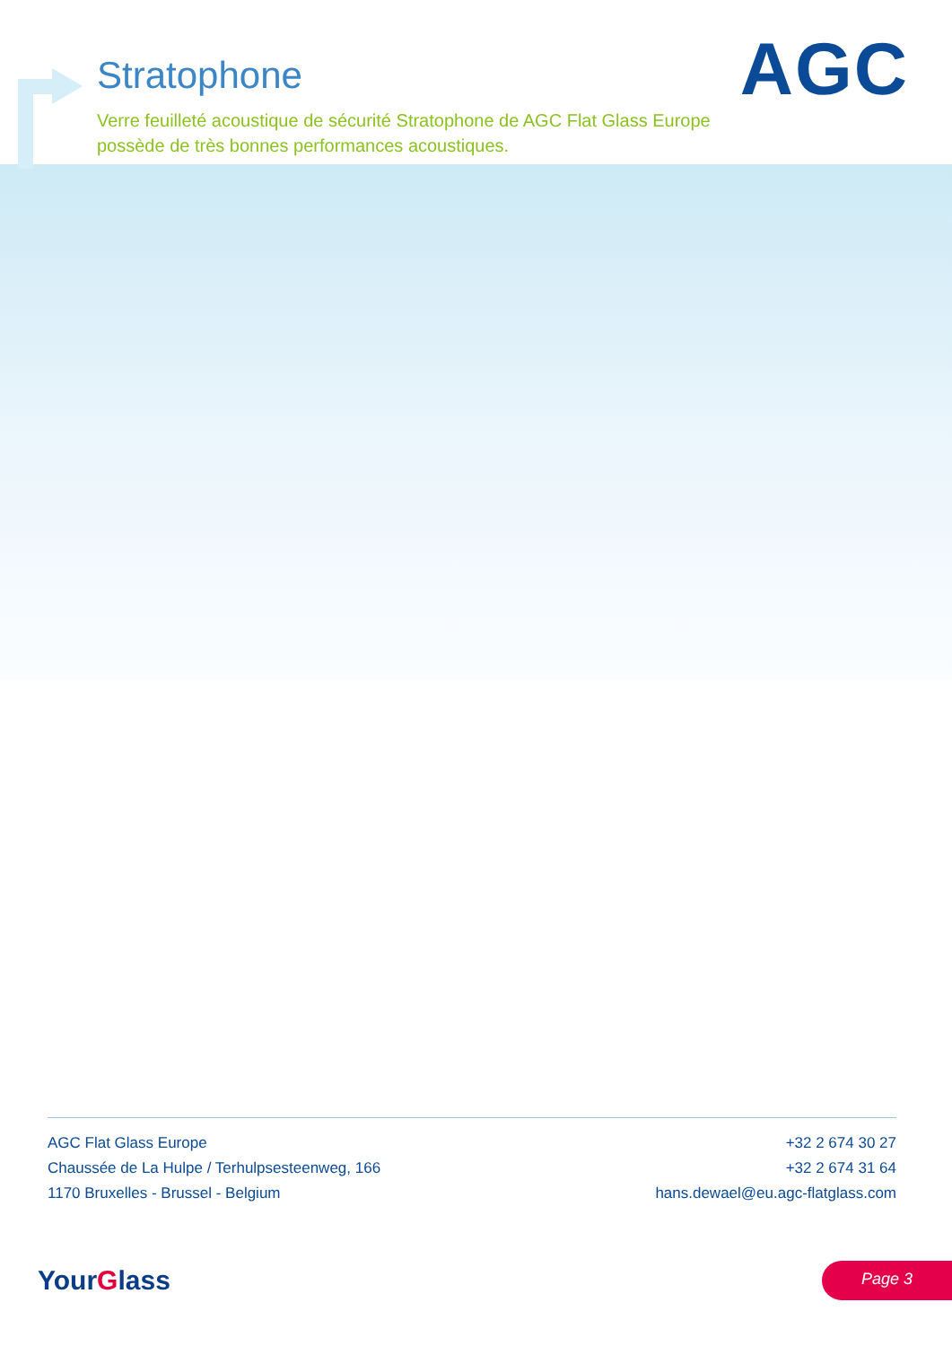Stratophone
Verre feuilleté acoustique de sécurité Stratophone de AGC Flat Glass Europe possède de très bonnes performances acoustiques.
AGC
AGC Flat Glass Europe
Chaussée de La Hulpe / Terhulpsesteenweg, 166
1170 Bruxelles - Brussel - Belgium
+32 2 674 30 27
+32 2 674 31 64
hans.dewael@eu.agc-flatglass.com
YourGlass Page 3